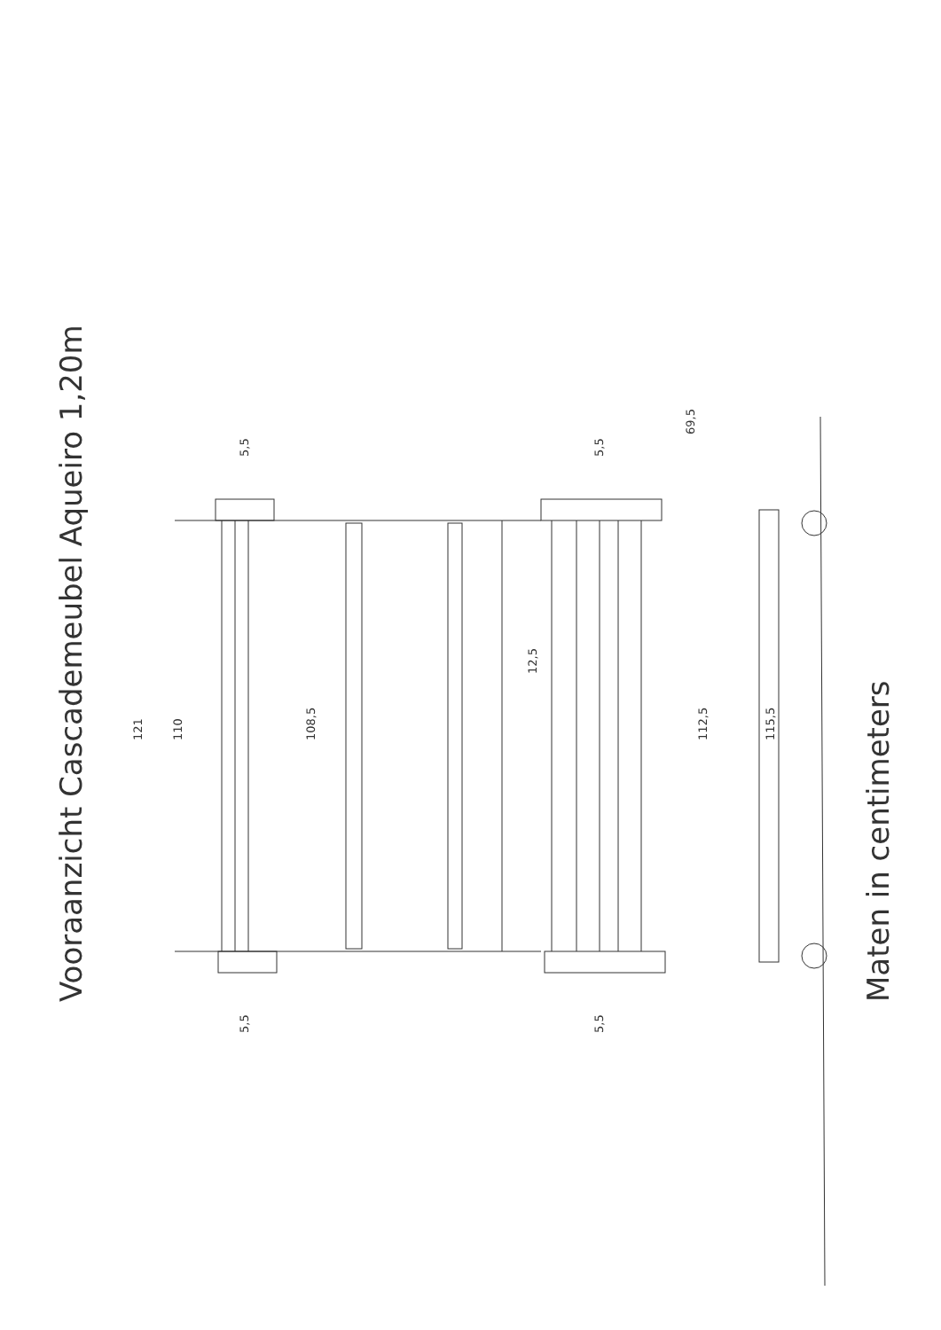Vooraanzicht Cascademeubel Aqueiro 1,20m
121
110
108,5
12,5
112,5
115,5
5,5
5,5
5,5
5,5
69,5
Maten in centimeters